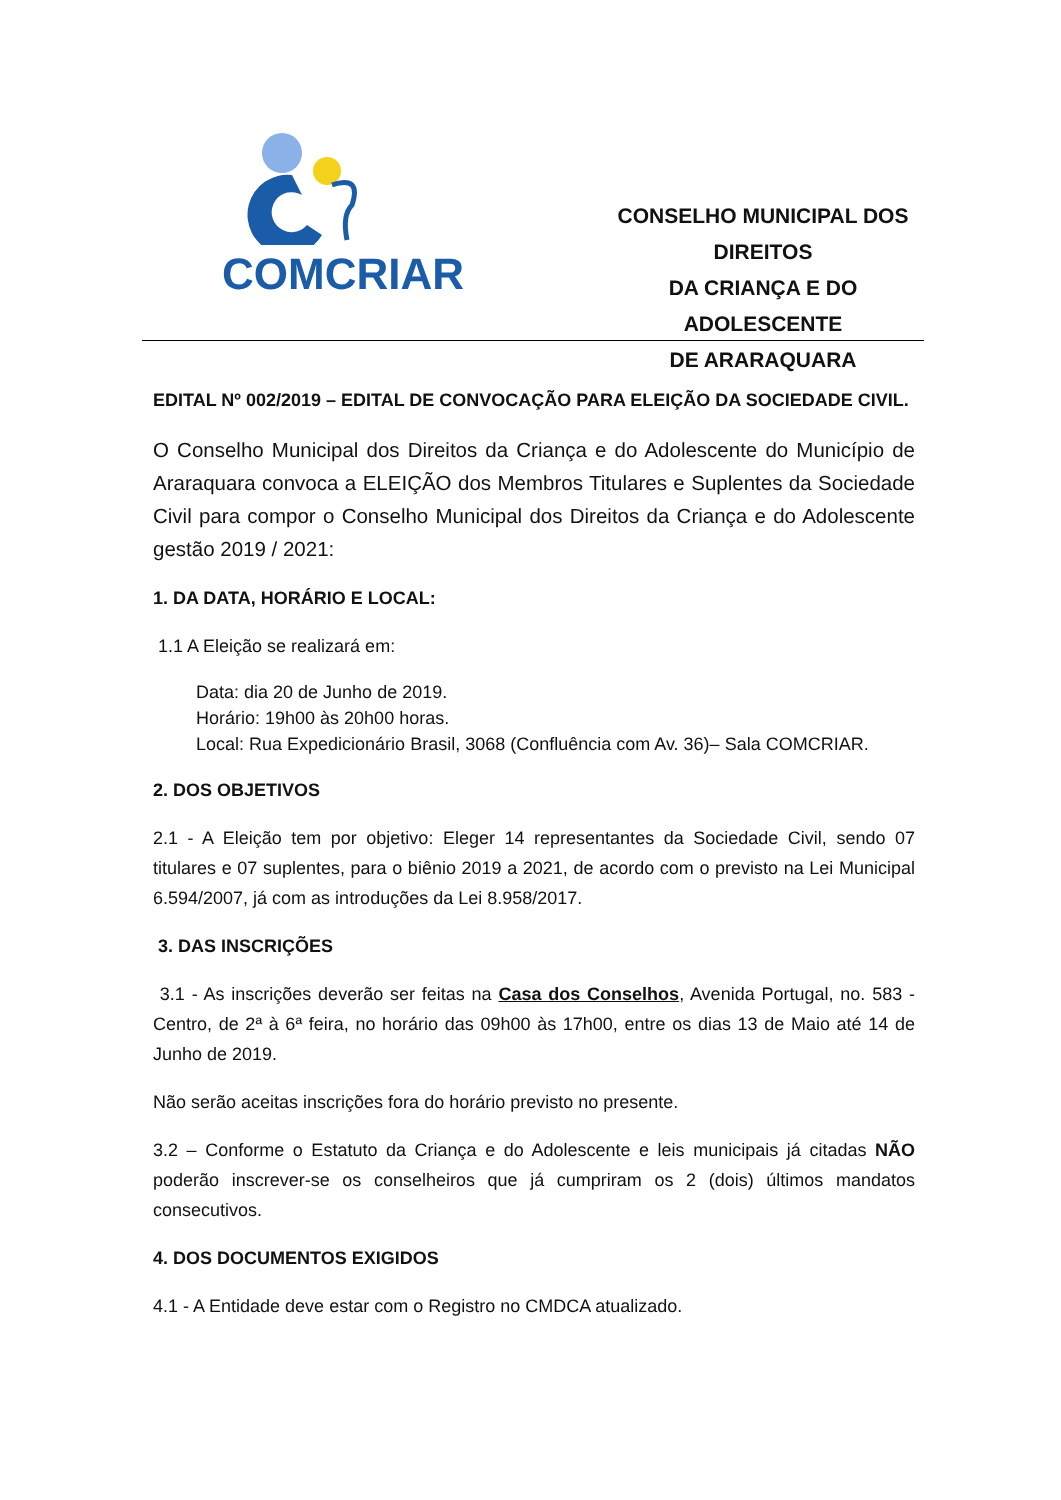COMCRIAR
CONSELHO MUNICIPAL DOS
DIREITOS
DA CRIANÇA E DO ADOLESCENTE
DE ARARAQUARA
EDITAL Nº 002/2019 – EDITAL DE CONVOCAÇÃO PARA ELEIÇÃO DA SOCIEDADE CIVIL.
O Conselho Municipal dos Direitos da Criança e do Adolescente do Município de Araraquara convoca a ELEIÇÃO dos Membros Titulares e Suplentes da Sociedade Civil para compor o Conselho Municipal dos Direitos da Criança e do Adolescente gestão 2019 / 2021:
1. DA DATA, HORÁRIO E LOCAL:
1.1 A Eleição se realizará em:
Data: dia 20 de Junho de 2019.
Horário: 19h00 às 20h00 horas.
Local: Rua Expedicionário Brasil, 3068 (Confluência com Av. 36)– Sala COMCRIAR.
2. DOS OBJETIVOS
2.1 - A Eleição tem por objetivo: Eleger 14 representantes da Sociedade Civil, sendo 07 titulares e 07 suplentes, para o biênio 2019 a 2021, de acordo com o previsto na Lei Municipal 6.594/2007, já com as introduções da Lei 8.958/2017.
3. DAS INSCRIÇÕES
3.1 - As inscrições deverão ser feitas na Casa dos Conselhos, Avenida Portugal, no. 583 - Centro, de 2ª à 6ª feira, no horário das 09h00 às 17h00, entre os dias 13 de Maio até 14 de Junho de 2019.
Não serão aceitas inscrições fora do horário previsto no presente.
3.2 – Conforme o Estatuto da Criança e do Adolescente e leis municipais já citadas NÃO poderão inscrever-se os conselheiros que já cumpriram os 2 (dois) últimos mandatos consecutivos.
4. DOS DOCUMENTOS EXIGIDOS
4.1 - A Entidade deve estar com o Registro no CMDCA atualizado.